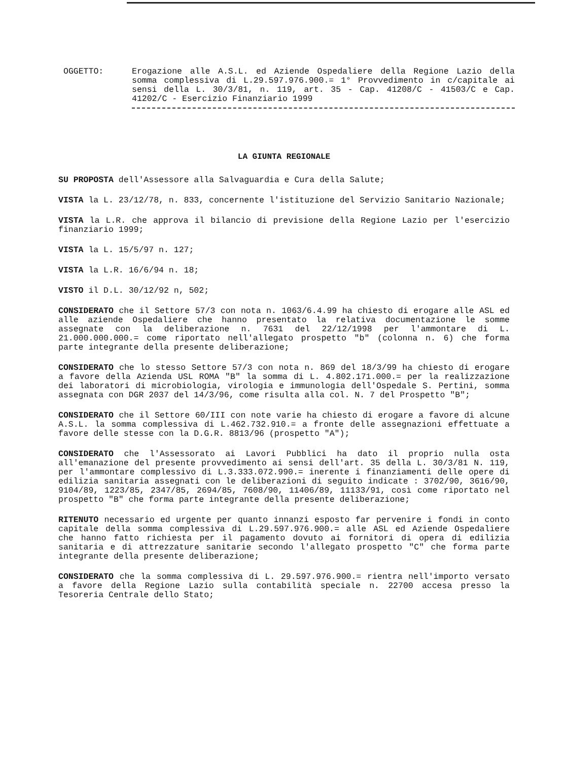OGGETTO: Erogazione alle A.S.L. ed Aziende Ospedaliere della Regione Lazio della somma complessiva di L.29.597.976.900.= 1° Provvedimento in c/capitale ai sensi della L. 30/3/81, n. 119, art. 35 - Cap. 41208/C - 41503/C e Cap. 41202/C - Esercizio Finanziario 1999
LA GIUNTA REGIONALE
SU PROPOSTA dell'Assessore alla Salvaguardia e Cura della Salute;
VISTA la L. 23/12/78, n. 833, concernente l'istituzione del Servizio Sanitario Nazionale;
VISTA la L.R. che approva il bilancio di previsione della Regione Lazio per l'esercizio finanziario 1999;
VISTA la L. 15/5/97 n. 127;
VISTA la L.R. 16/6/94 n. 18;
VISTO il D.L. 30/12/92 n, 502;
CONSIDERATO che il Settore 57/3 con nota n. 1063/6.4.99 ha chiesto di erogare alle ASL ed alle aziende Ospedaliere che hanno presentato la relativa documentazione le somme assegnate con la deliberazione n. 7631 del 22/12/1998 per l'ammontare di L. 21.000.000.000.= come riportato nell'allegato prospetto "b" (colonna n. 6) che forma parte integrante della presente deliberazione;
CONSIDERATO che lo stesso Settore 57/3 con nota n. 869 del 18/3/99 ha chiesto di erogare a favore della Azienda USL ROMA "B" la somma di L. 4.802.171.000.= per la realizzazione dei laboratori di microbiologia, virologia e immunologia dell'Ospedale S. Pertini, somma assegnata con DGR 2037 del 14/3/96, come risulta alla col. N. 7 del Prospetto "B";
CONSIDERATO che il Settore 60/III con note varie ha chiesto di erogare a favore di alcune A.S.L. la somma complessiva di L.462.732.910.= a fronte delle assegnazioni effettuate a favore delle stesse con la D.G.R. 8813/96 (prospetto "A");
CONSIDERATO che l'Assessorato ai Lavori Pubblici ha dato il proprio nulla osta all'emanazione del presente provvedimento ai sensi dell'art. 35 della L. 30/3/81 N. 119, per l'ammontare complessivo di L.3.333.072.990.= inerente i finanziamenti delle opere di edilizia sanitaria assegnati con le deliberazioni di seguito indicate : 3702/90, 3616/90, 9104/89, 1223/85, 2347/85, 2694/85, 7608/90, 11406/89, 11133/91, così come riportato nel prospetto "B" che forma parte integrante della presente deliberazione;
RITENUTO necessario ed urgente per quanto innanzi esposto far pervenire i fondi in conto capitale della somma complessiva di L.29.597.976.900.= alle ASL ed Aziende Ospedaliere che hanno fatto richiesta per il pagamento dovuto ai fornitori di opera di edilizia sanitaria e di attrezzature sanitarie secondo l'allegato prospetto "C" che forma parte integrante della presente deliberazione;
CONSIDERATO che la somma complessiva di L. 29.597.976.900.= rientra nell'importo versato a favore della Regione Lazio sulla contabilità speciale n. 22700 accesa presso la Tesoreria Centrale dello Stato;